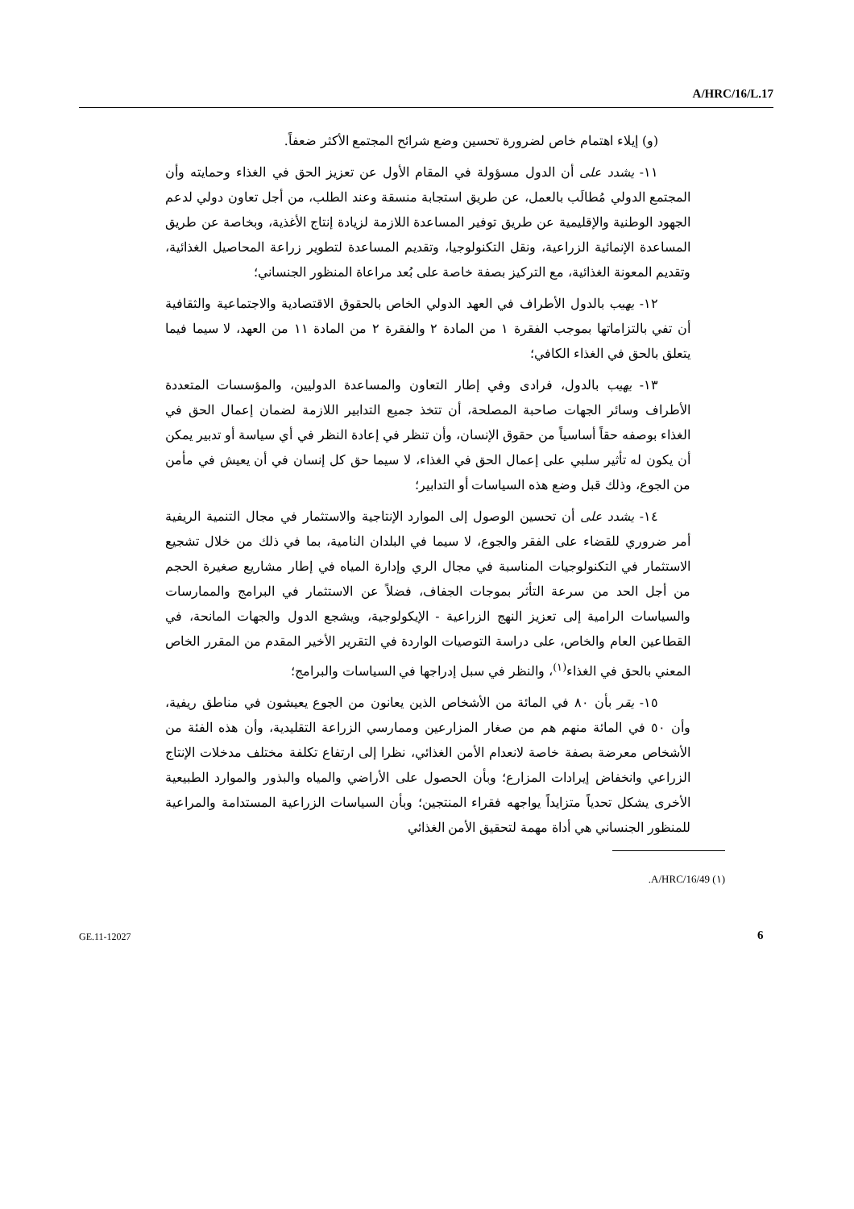A/HRC/16/L.17
(و) إيلاء اهتمام خاص لضرورة تحسين وضع شرائح المجتمع الأكثر ضعفاً.
١١- يشدد على أن الدول مسؤولة في المقام الأول عن تعزيز الحق في الغذاء وحمايته وأن المجتمع الدولي مُطالَب بالعمل، عن طريق استجابة منسقة وعند الطلب، من أجل تعاون دولي لدعم الجهود الوطنية والإقليمية عن طريق توفير المساعدة اللازمة لزيادة إنتاج الأغذية، وبخاصة عن طريق المساعدة الإنمائية الزراعية، ونقل التكنولوجيا، وتقديم المساعدة لتطوير زراعة المحاصيل الغذائية، وتقديم المعونة الغذائية، مع التركيز بصفة خاصة على بُعد مراعاة المنظور الجنساني؛
١٢- يهيب بالدول الأطراف في العهد الدولي الخاص بالحقوق الاقتصادية والاجتماعية والثقافية أن تفي بالتزاماتها بموجب الفقرة ١ من المادة ٢ والفقرة ٢ من المادة ١١ من العهد، لا سيما فيما يتعلق بالحق في الغذاء الكافي؛
١٣- يهيب بالدول، فرادى وفي إطار التعاون والمساعدة الدوليين، والمؤسسات المتعددة الأطراف وسائر الجهات صاحبة المصلحة، أن تتخذ جميع التدابير اللازمة لضمان إعمال الحق في الغذاء بوصفه حقاً أساسياً من حقوق الإنسان، وأن تنظر في إعادة النظر في أي سياسة أو تدبير يمكن أن يكون له تأثير سلبي على إعمال الحق في الغذاء، لا سيما حق كل إنسان في أن يعيش في مأمن من الجوع، وذلك قبل وضع هذه السياسات أو التدابير؛
١٤- يشدد على أن تحسين الوصول إلى الموارد الإنتاجية والاستثمار في مجال التنمية الريفية أمر ضروري للقضاء على الفقر والجوع، لا سيما في البلدان النامية، بما في ذلك من خلال تشجيع الاستثمار في التكنولوجيات المناسبة في مجال الري وإدارة المياه في إطار مشاريع صغيرة الحجم من أجل الحد من سرعة التأثر بموجات الجفاف، فضلاً عن الاستثمار في البرامج والممارسات والسياسات الرامية إلى تعزيز النهج الزراعية - الإيكولوجية، ويشجع الدول والجهات المانحة، في القطاعين العام والخاص، على دراسة التوصيات الواردة في التقرير الأخير المقدم من المقرر الخاص المعني بالحق في الغذاء<sup>(١)</sup>، والنظر في سبل إدراجها في السياسات والبرامج؛
١٥- يقر بأن ٨٠ في المائة من الأشخاص الذين يعانون من الجوع يعيشون في مناطق ريفية، وأن ٥٠ في المائة منهم هم من صغار المزارعين وممارسي الزراعة التقليدية، وأن هذه الفئة من الأشخاص معرضة بصفة خاصة لانعدام الأمن الغذائي، نظرا إلى ارتفاع تكلفة مختلف مدخلات الإنتاج الزراعي وانخفاض إيرادات المزارع؛ وبأن الحصول على الأراضي والمياه والبذور والموارد الطبيعية الأخرى يشكل تحدياً متزايداً يواجهه فقراء المنتجين؛ وبأن السياسات الزراعية المستدامة والمراعية للمنظور الجنساني هي أداة مهمة لتحقيق الأمن الغذائي
.A/HRC/16/49 (١)
GE.11-12027 6